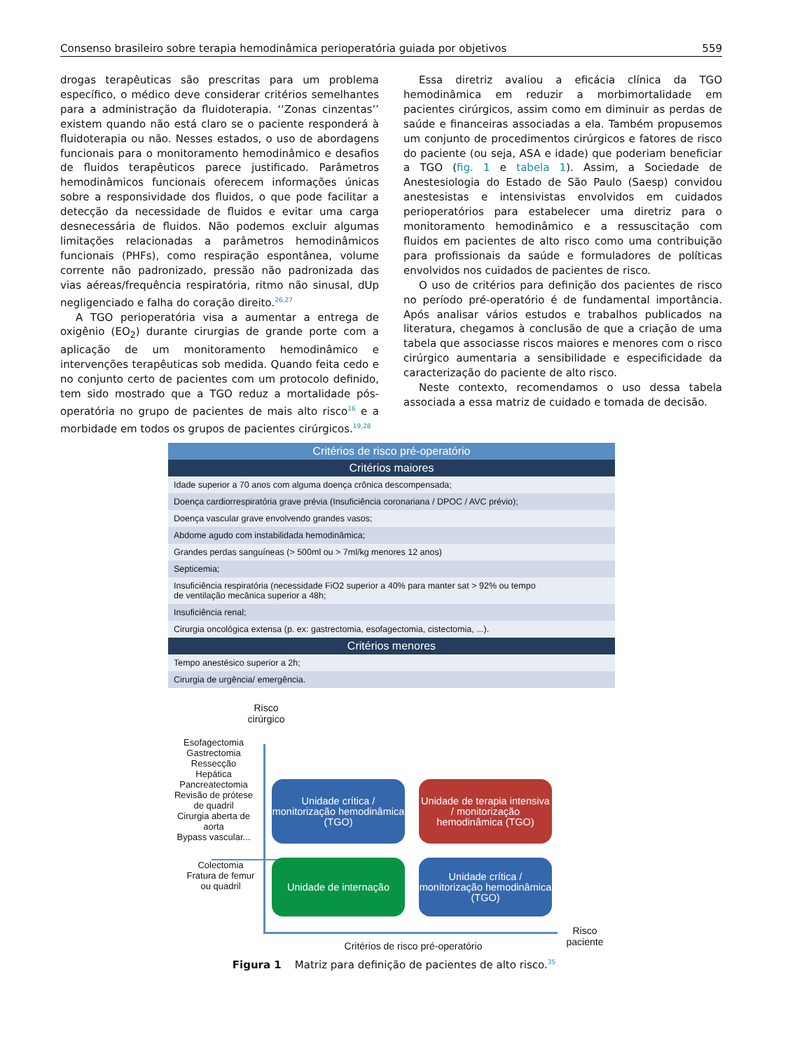Consenso brasileiro sobre terapia hemodinâmica perioperatória guiada por objetivos 559
drogas terapêuticas são prescritas para um problema específico, o médico deve considerar critérios semelhantes para a administração da fluidoterapia. ‘‘Zonas cinzentas’’ existem quando não está claro se o paciente responderá à fluidoterapia ou não. Nesses estados, o uso de abordagens funcionais para o monitoramento hemodinâmico e desafios de fluidos terapêuticos parece justificado. Parâmetros hemodinâmicos funcionais oferecem informações únicas sobre a responsividade dos fluidos, o que pode facilitar a detecção da necessidade de fluidos e evitar uma carga desnecessária de fluidos. Não podemos excluir algumas limitações relacionadas a parâmetros hemodinâmicos funcionais (PHFs), como respiração espontânea, volume corrente não padronizado, pressão não padronizada das vias aéreas/frequência respiratória, ritmo não sinusal, dUp negligenciado e falha do coração direito.<sup>26,27</sup>
A TGO perioperatória visa a aumentar a entrega de oxigênio (EO<sub>2</sub>) durante cirurgias de grande porte com a aplicação de um monitoramento hemodinâmico e intervenções terapêuticas sob medida. Quando feita cedo e no conjunto certo de pacientes com um protocolo definido, tem sido mostrado que a TGO reduz a mortalidade pós-operatória no grupo de pacientes de mais alto risco<sup>16</sup> e a morbidade em todos os grupos de pacientes cirúrgicos.<sup>19,28</sup>
Essa diretriz avaliou a eficácia clínica da TGO hemodinâmica em reduzir a morbimortalidade em pacientes cirúrgicos, assim como em diminuir as perdas de saúde e financeiras associadas a ela. Também propusemos um conjunto de procedimentos cirúrgicos e fatores de risco do paciente (ou seja, ASA e idade) que poderiam beneficiar a TGO (fig. 1 e tabela 1). Assim, a Sociedade de Anestesiologia do Estado de São Paulo (Saesp) convidou anestesistas e intensivistas envolvidos em cuidados perioperatórios para estabelecer uma diretriz para o monitoramento hemodinâmico e a ressuscitação com fluidos em pacientes de alto risco como uma contribuição para profissionais da saúde e formuladores de políticas envolvidos nos cuidados de pacientes de risco.
O uso de critérios para definição dos pacientes de risco no período pré-operatório é de fundamental importância. Após analisar vários estudos e trabalhos publicados na literatura, chegamos à conclusão de que a criação de uma tabela que associasse riscos maiores e menores com o risco cirúrgico aumentaria a sensibilidade e especificidade da caracterização do paciente de alto risco.
Neste contexto, recomendamos o uso dessa tabela associada a essa matriz de cuidado e tomada de decisão.
| Critérios de risco pré-operatório |
| --- |
| Critérios maiores |
| Idade superior a 70 anos com alguma doença crônica descompensada; |
| Doença cardiorrespiratória grave prévia (Insuficiência coronariana / DPOC / AVC prévio); |
| Doença vascular grave envolvendo grandes vasos; |
| Abdome agudo com instabilidada hemodinâmica; |
| Grandes perdas sanguíneas (> 500ml ou > 7ml/kg menores 12 anos) |
| Septicemia; |
| Insuficiência respiratória (necessidade FiO2 superior a 40% para manter sat > 92% ou tempo de ventilação mecânica superior a 48h; |
| Insuficiência renal; |
| Cirurgia oncológica extensa (p. ex: gastrectomia, esofagectomia, cistectomia, ...). |
| Critérios menores |
| Tempo anestésico superior a 2h; |
| Cirurgia de urgência/ emergência. |
Risco cirúrgico
Esofagectomia
Gastrectomia
Ressecção
Hepática
Pancreatectomia
Revisão de prótese de quadril
Cirurgia aberta de aorta
Bypass vascular...
Colectomia
Fratura de femur ou quadril
Unidade crítica / monitorização hemodinâmica (TGO)
Unidade de terapia intensiva / monitorização hemodinâmica (TGO)
Unidade de internação
Unidade crítica / monitorização hemodinâmica (TGO)
Risco paciente
Critérios de risco pré-operatório
Figura 1 Matriz para definição de pacientes de alto risco.<sup>35</sup>